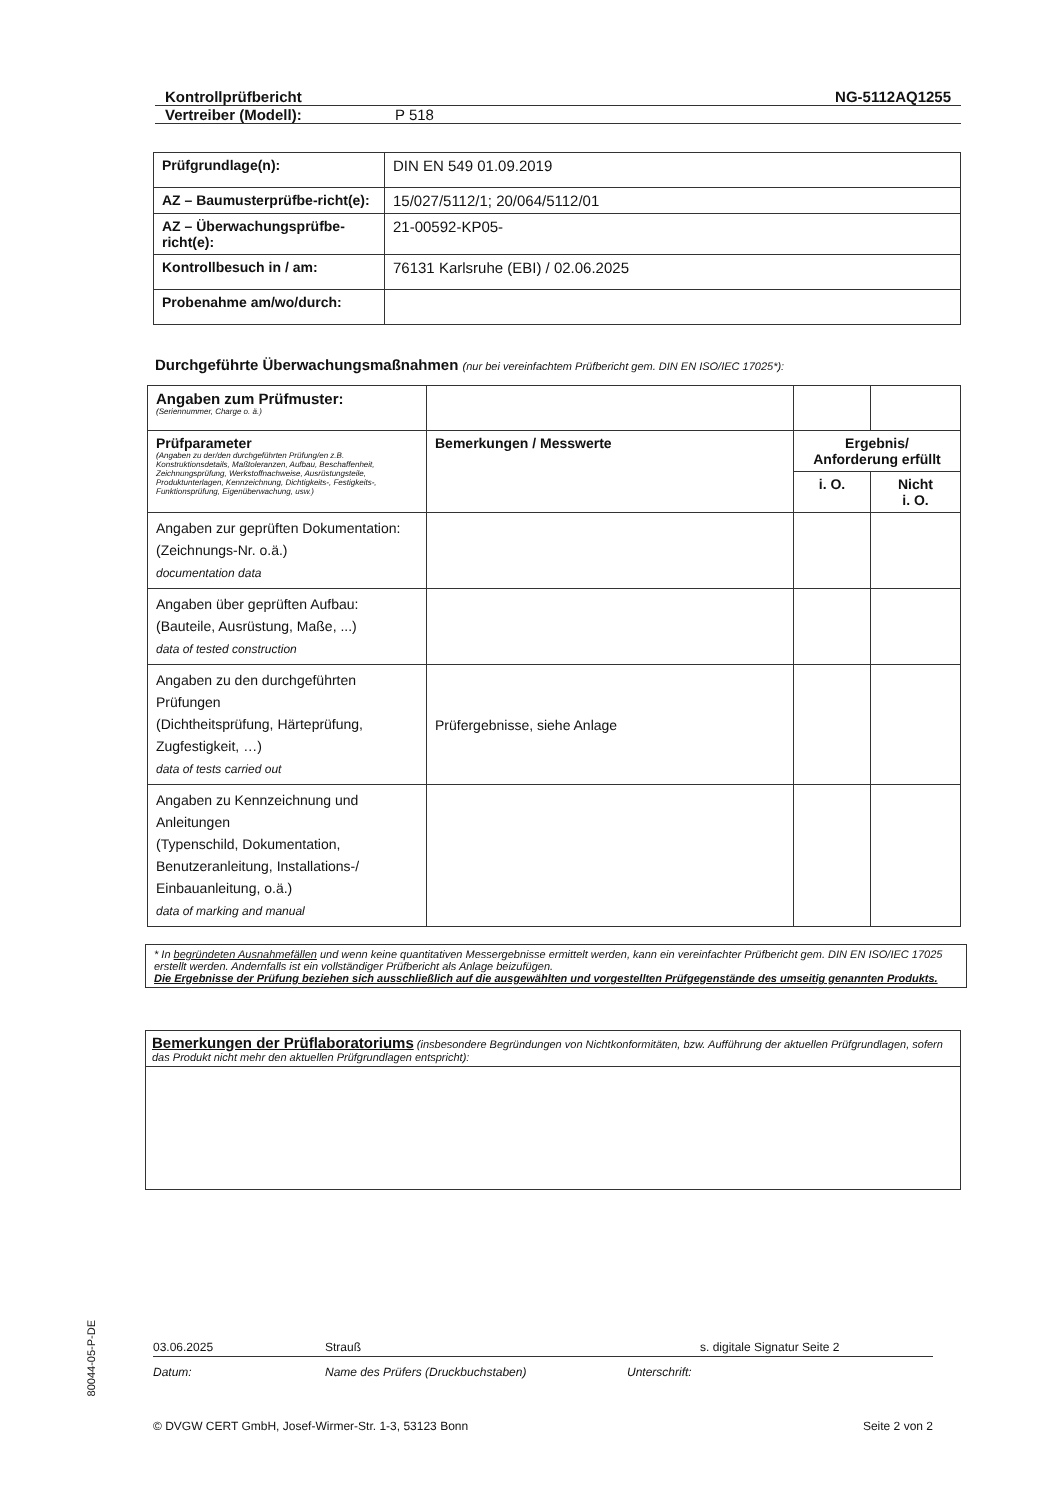Kontrollprüfbericht NG-5112AQ1255
Vertreiber (Modell): P 518
| Prüfgrundlage(n): | DIN EN 549 01.09.2019 |
| AZ – Baumusterprüfbe-richt(e): | 15/027/5112/1; 20/064/5112/01 |
| AZ – Überwachungsprüfbe-richt(e): | 21-00592-KP05- |
| Kontrollbesuch in / am: | 76131 Karlsruhe (EBI) / 02.06.2025 |
| Probenahme am/wo/durch: | |
Durchgeführte Überwachungsmaßnahmen (nur bei vereinfachtem Prüfbericht gem. DIN EN ISO/IEC 17025*):
| Angaben zum Prüfmuster: (Seriennummer, Charge o. ä.) | | | |
| Prüfparameter (Angaben zu der/den durchgeführten Prüfung/en z.B. Konstruktionsdetails, Maßtoleranzen, Aufbau, Beschaffenheit, Zeichnungsprüfung, Werkstoffnachweise, Ausrüstungsteile, Produktunterlagen, Kennzeichnung, Dichtigkeits-, Festigkeits-, Funktionsprüfung, Eigenüberwachung, usw.) | Bemerkungen / Messwerte | Ergebnis/ Anforderung erfüllt | |
| | | i. O. | Nicht i. O. |
| Angaben zur geprüften Dokumentation: (Zeichnungs-Nr. o.ä.) documentation data | | | |
| Angaben über geprüften Aufbau: (Bauteile, Ausrüstung, Maße, ...) data of tested construction | | | |
| Angaben zu den durchgeführten Prüfungen (Dichtheitsprüfung, Härteprüfung, Zugfestigkeit, …) data of tests carried out | Prüfergebnisse, siehe Anlage | | |
| Angaben zu Kennzeichnung und Anleitungen (Typenschild, Dokumentation, Benutzeranleitung, Installations-/ Einbauanleitung, o.ä.) data of marking and manual | | | |
* In begründeten Ausnahmefällen und wenn keine quantitativen Messergebnisse ermittelt werden, kann ein vereinfachter Prüfbericht gem. DIN EN ISO/IEC 17025 erstellt werden. Andernfalls ist ein vollständiger Prüfbericht als Anlage beizufügen.
Die Ergebnisse der Prüfung beziehen sich ausschließlich auf die ausgewählten und vorgestellten Prüfgegenstände des umseitig genannten Produkts.
Bemerkungen der Prüflaboratoriums (insbesondere Begründungen von Nichtkonformitäten, bzw. Aufführung der aktuellen Prüfgrundlagen, sofern das Produkt nicht mehr den aktuellen Prüfgrundlagen entspricht):
80044-05-P-DE
03.06.2025 Strauß s. digitale Signatur Seite 2
Datum: Name des Prüfers (Druckbuchstaben) Unterschrift:
© DVGW CERT GmbH, Josef-Wirmer-Str. 1-3, 53123 Bonn Seite 2 von 2